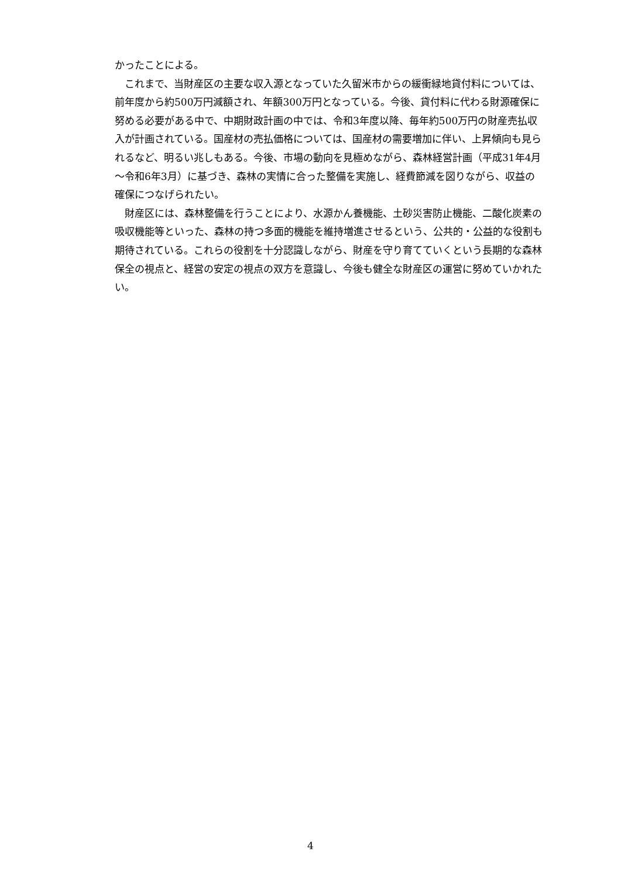かったことによる。
　これまで、当財産区の主要な収入源となっていた久留米市からの緩衝緑地貸付料については、前年度から約500万円減額され、年額300万円となっている。今後、貸付料に代わる財源確保に努める必要がある中で、中期財政計画の中では、令和3年度以降、毎年約500万円の財産売払収入が計画されている。国産材の売払価格については、国産材の需要増加に伴い、上昇傾向も見られるなど、明るい兆しもある。今後、市場の動向を見極めながら、森林経営計画（平成31年4月～令和6年3月）に基づき、森林の実情に合った整備を実施し、経費節減を図りながら、収益の確保につなげられたい。
　財産区には、森林整備を行うことにより、水源かん養機能、土砂災害防止機能、二酸化炭素の吸収機能等といった、森林の持つ多面的機能を維持増進させるという、公共的・公益的な役割も期待されている。これらの役割を十分認識しながら、財産を守り育てていくという長期的な森林保全の視点と、経営の安定の視点の双方を意識し、今後も健全な財産区の運営に努めていかれたい。
4